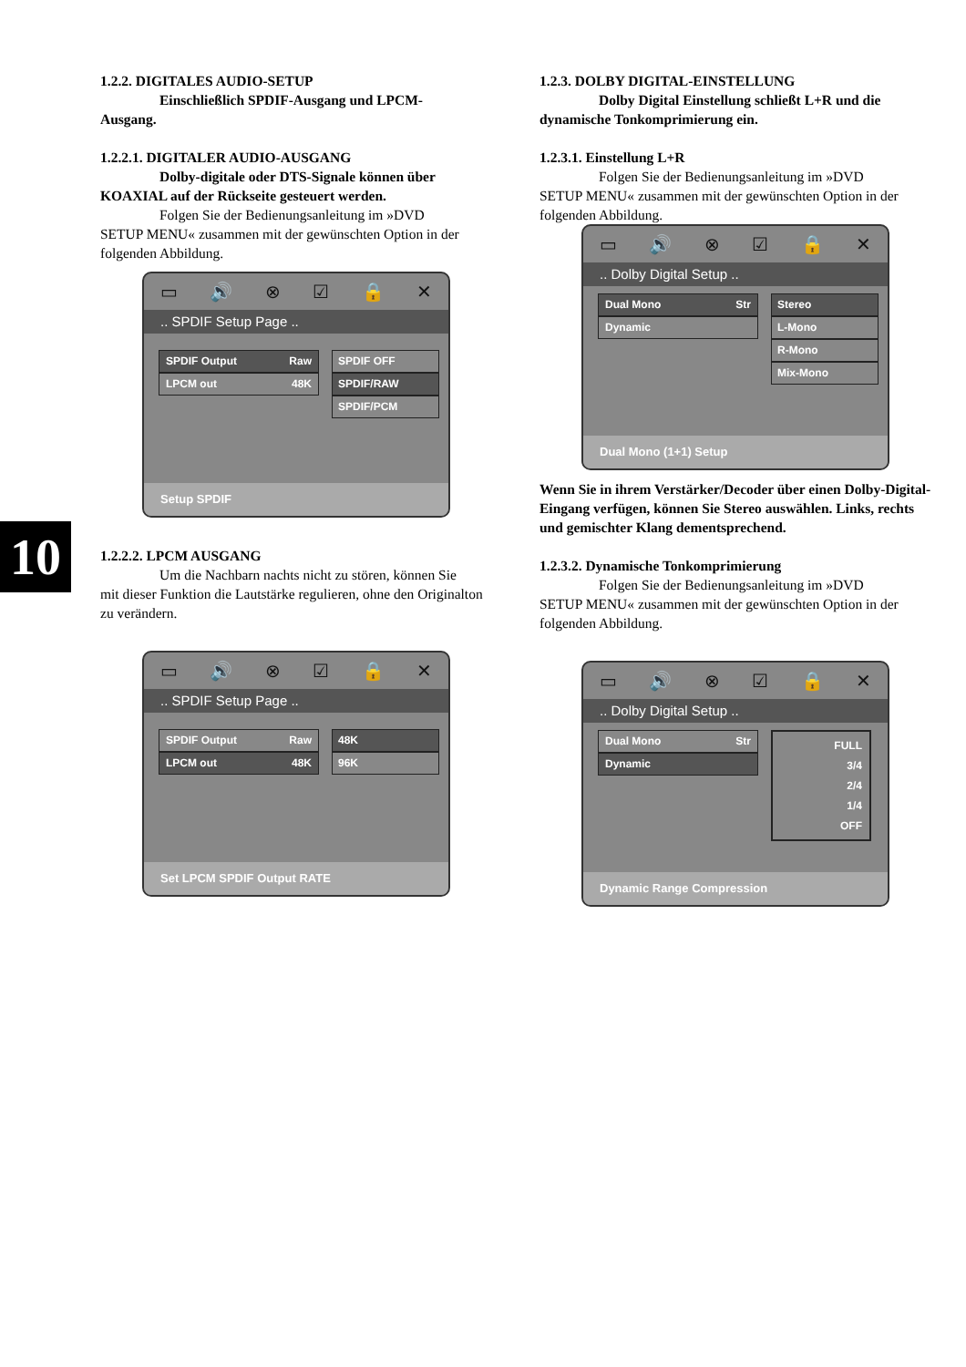1.2.2. DIGITALES AUDIO-SETUP
Einschließlich SPDIF-Ausgang und LPCM-
Ausgang.
1.2.2.1. DIGITALER AUDIO-AUSGANG
Dolby-digitale oder DTS-Signale können über
KOAXIAL auf der Rückseite gesteuert werden.
Folgen Sie der Bedienungsanleitung im »DVD
SETUP MENU« zusammen mit der gewünschten Option in der folgenden Abbildung.
▭ 🔊 ⊗ ☑ 🔒 ✕
.. SPDIF Setup Page ..
SPDIF Output Raw
LPCM out 48K
SPDIF OFF
SPDIF/RAW
SPDIF/PCM
Setup SPDIF
1.2.2.2. LPCM AUSGANG
Um die Nachbarn nachts nicht zu stören, können Sie
mit dieser Funktion die Lautstärke regulieren, ohne den Originalton zu verändern.
▭ 🔊 ⊗ ☑ 🔒 ✕
.. SPDIF Setup Page ..
SPDIF Output Raw
LPCM out 48K
48K
96K
Set LPCM SPDIF Output RATE
10
1.2.3. DOLBY DIGITAL-EINSTELLUNG
Dolby Digital Einstellung schließt L+R und die
dynamische Tonkomprimierung ein.
1.2.3.1. Einstellung L+R
Folgen Sie der Bedienungsanleitung im »DVD
SETUP MENU« zusammen mit der gewünschten Option in der folgenden Abbildung.
▭ 🔊 ⊗ ☑ 🔒 ✕
.. Dolby Digital Setup ..
Dual Mono Str
Dynamic
Stereo
L-Mono
R-Mono
Mix-Mono
Dual Mono (1+1) Setup
Wenn Sie in ihrem Verstärker/Decoder über einen Dolby-Digital-Eingang verfügen, können Sie Stereo auswählen. Links, rechts und gemischter Klang dementsprechend.
1.2.3.2. Dynamische Tonkomprimierung
Folgen Sie der Bedienungsanleitung im »DVD
SETUP MENU« zusammen mit der gewünschten Option in der folgenden Abbildung.
▭ 🔊 ⊗ ☑ 🔒 ✕
.. Dolby Digital Setup ..
Dual Mono Str
Dynamic
FULL
3/4
2/4
1/4
OFF
Dynamic Range Compression